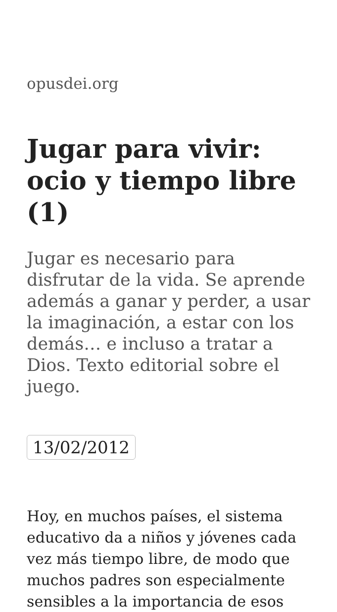opusdei.org
Jugar para vivir: ocio y tiempo libre (1)
Jugar es necesario para disfrutar de la vida. Se aprende además a ganar y perder, a usar la imaginación, a estar con los demás… e incluso a tratar a Dios. Texto editorial sobre el juego.
13/02/2012
Hoy, en muchos países, el sistema educativo da a niños y jóvenes cada vez más tiempo libre, de modo que muchos padres son especialmente sensibles a la importancia de esos